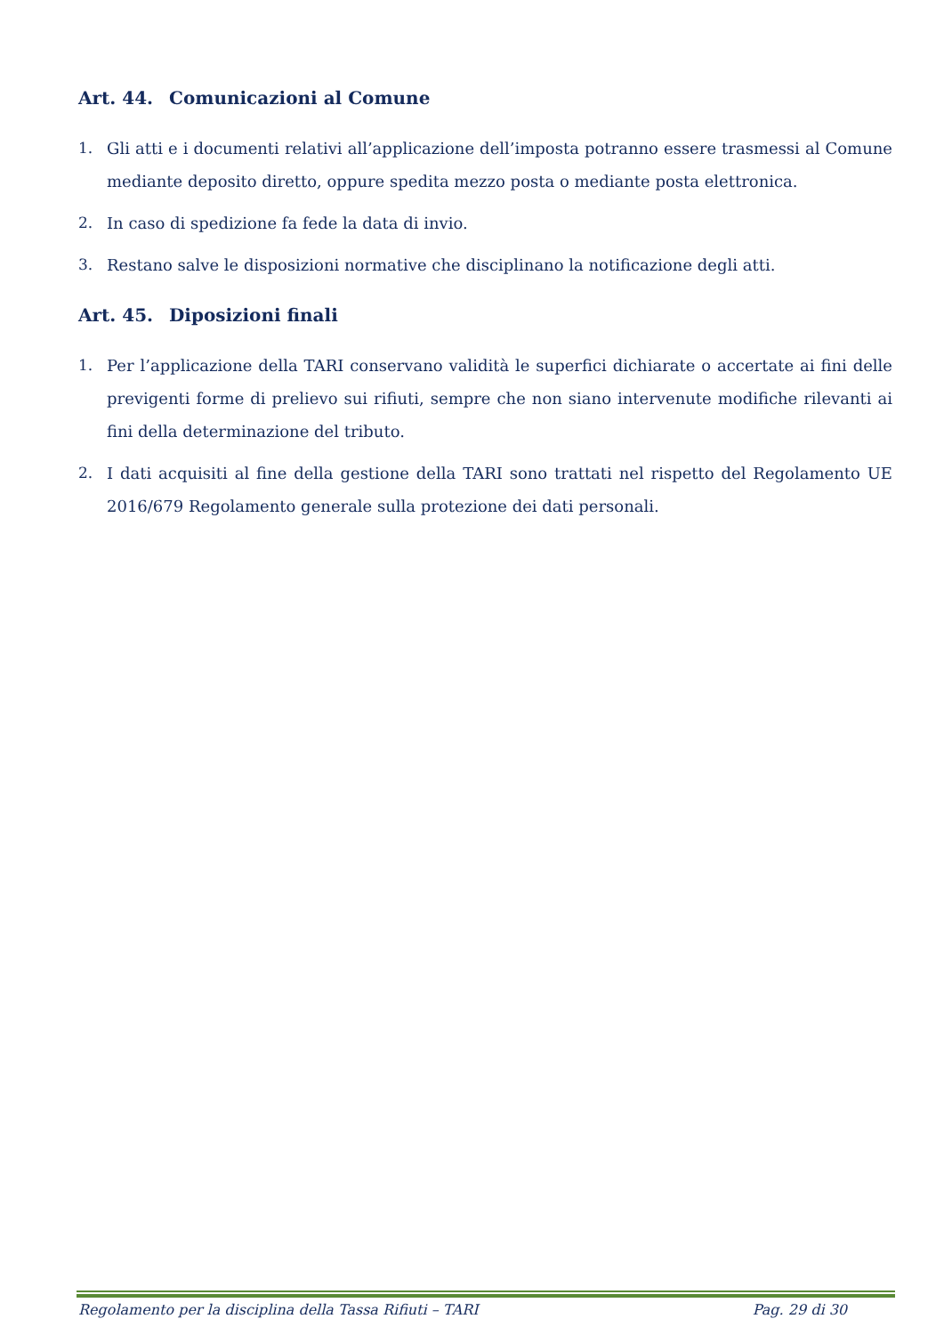Art. 44. Comunicazioni al Comune
1. Gli atti e i documenti relativi all’applicazione dell’imposta potranno essere trasmessi al Comune mediante deposito diretto, oppure spedita mezzo posta o mediante posta elettronica.
2. In caso di spedizione fa fede la data di invio.
3. Restano salve le disposizioni normative che disciplinano la notificazione degli atti.
Art. 45. Diposizioni finali
1. Per l’applicazione della TARI conservano validità le superfici dichiarate o accertate ai fini delle previgenti forme di prelievo sui rifiuti, sempre che non siano intervenute modifiche rilevanti ai fini della determinazione del tributo.
2. I dati acquisiti al fine della gestione della TARI sono trattati nel rispetto del Regolamento UE 2016/679 Regolamento generale sulla protezione dei dati personali.
Regolamento per la disciplina della Tassa Rifiuti – TARI Pag. 29 di 30